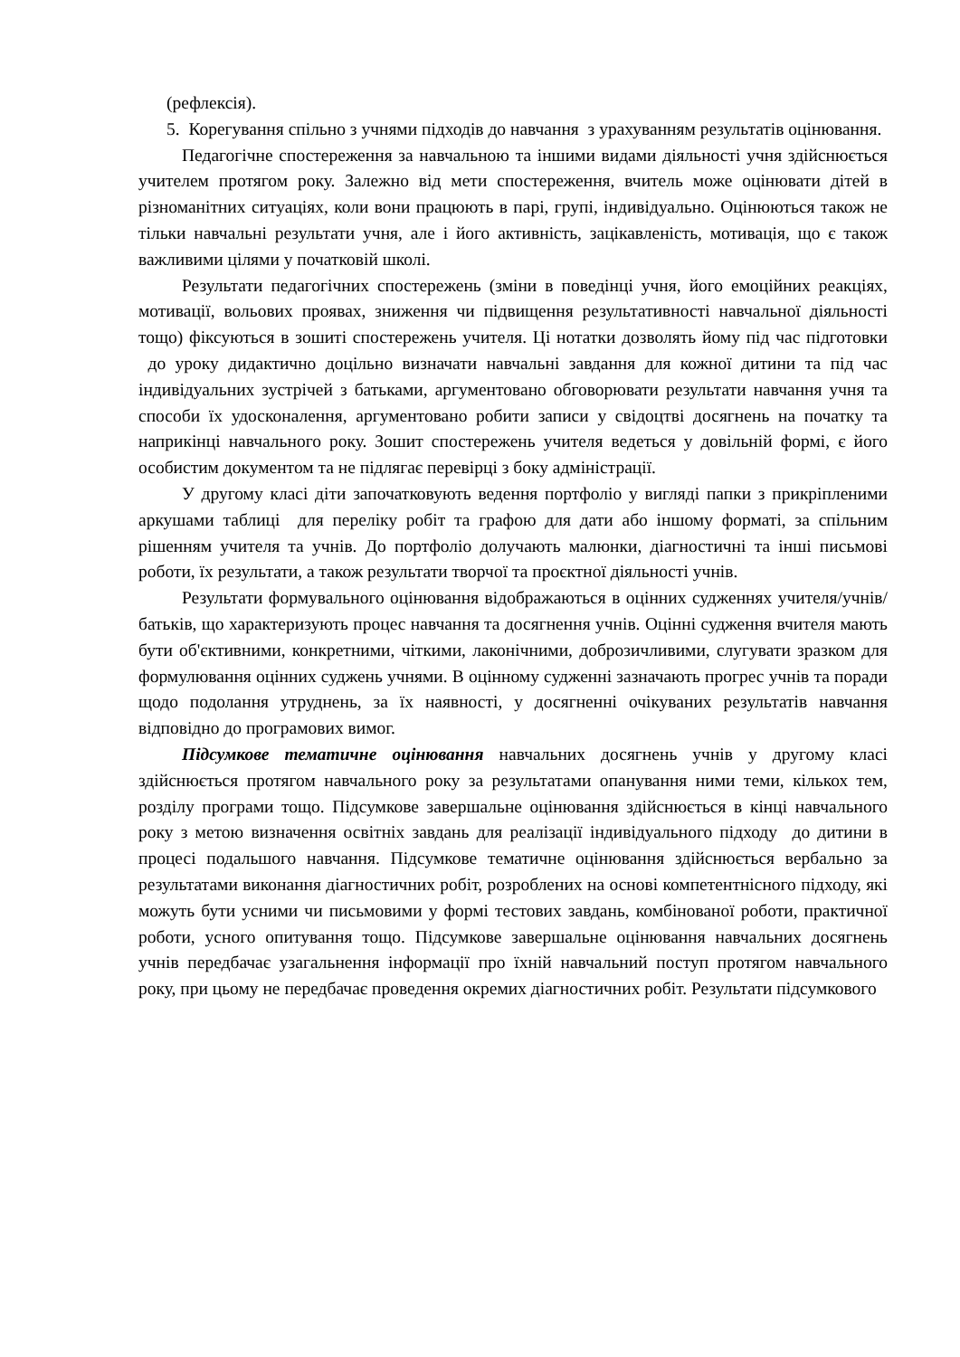(рефлексія).
5. Корегування спільно з учнями підходів до навчання з урахуванням результатів оцінювання.
Педагогічне спостереження за навчальною та іншими видами діяльності учня здійснюється учителем протягом року. Залежно від мети спостереження, вчитель може оцінювати дітей в різноманітних ситуаціях, коли вони працюють в парі, групі, індивідуально. Оцінюються також не тільки навчальні результати учня, але і його активність, зацікавленість, мотивація, що є також важливими цілями у початковій школі.
Результати педагогічних спостережень (зміни в поведінці учня, його емоційних реакціях, мотивації, вольових проявах, зниження чи підвищення результативності навчальної діяльності тощо) фіксуються в зошиті спостережень учителя. Ці нотатки дозволять йому під час підготовки до уроку дидактично доцільно визначати навчальні завдання для кожної дитини та під час індивідуальних зустрічей з батьками, аргументовано обговорювати результати навчання учня та способи їх удосконалення, аргументовано робити записи у свідоцтві досягнень на початку та наприкінці навчального року. Зошит спостережень учителя ведеться у довільній формі, є його особистим документом та не підлягає перевірці з боку адміністрації.
У другому класі діти започатковують ведення портфоліо у вигляді папки з прикріпленими аркушами таблиці для переліку робіт та графою для дати або іншому форматі, за спільним рішенням учителя та учнів. До портфоліо долучають малюнки, діагностичні та інші письмові роботи, їх результати, а також результати творчої та проєктної діяльності учнів.
Результати формувального оцінювання відображаються в оцінних судженнях учителя/учнів/батьків, що характеризують процес навчання та досягнення учнів. Оцінні судження вчителя мають бути об'єктивними, конкретними, чіткими, лаконічними, доброзичливими, слугувати зразком для формулювання оцінних суджень учнями. В оцінному судженні зазначають прогрес учнів та поради щодо подолання утруднень, за їх наявності, у досягненні очікуваних результатів навчання відповідно до програмових вимог.
Підсумкове тематичне оцінювання навчальних досягнень учнів у другому класі здійснюється протягом навчального року за результатами опанування ними теми, кількох тем, розділу програми тощо. Підсумкове завершальне оцінювання здійснюється в кінці навчального року з метою визначення освітніх завдань для реалізації індивідуального підходу до дитини в процесі подальшого навчання. Підсумкове тематичне оцінювання здійснюється вербально за результатами виконання діагностичних робіт, розроблених на основі компетентнісного підходу, які можуть бути усними чи письмовими у формі тестових завдань, комбінованої роботи, практичної роботи, усного опитування тощо. Підсумкове завершальне оцінювання навчальних досягнень учнів передбачає узагальнення інформації про їхній навчальний поступ протягом навчального року, при цьому не передбачає проведення окремих діагностичних робіт. Результати підсумкового